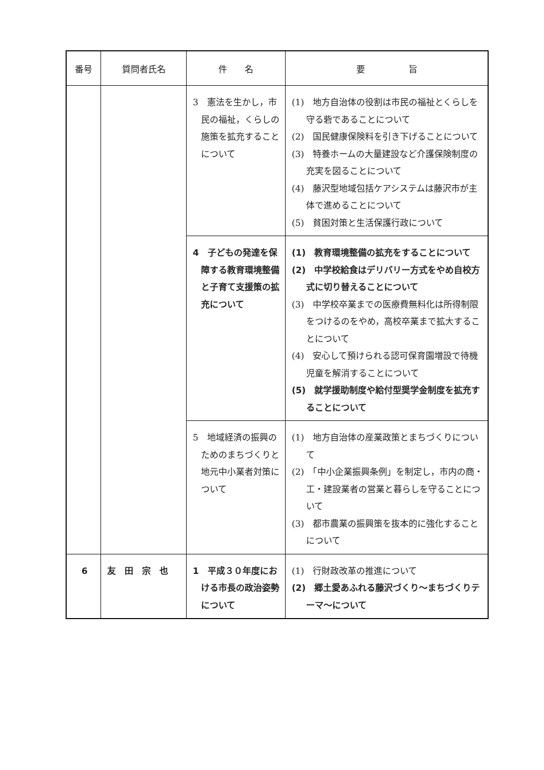| 番号 | 質問者氏名 | 件 名 | 要 旨 |
| --- | --- | --- | --- |
| | | 3 憲法を生かし，市民の福祉，くらしの施策を拡充することについて | (1) 地方自治体の役割は市民の福祉とくらしを守る砦であることについて (2) 国民健康保険料を引き下げることについて (3) 特養ホームの大量建設など介護保険制度の充実を図ることについて (4) 藤沢型地域包括ケアシステムは藤沢市が主体で進めることについて (5) 貧困対策と生活保護行政について |
| | | 4 子どもの発達を保障する教育環境整備と子育て支援策の拡充について | (1) 教育環境整備の拡充をすることについて (2) 中学校給食はデリバリー方式をやめ自校方式に切り替えることについて (3) 中学校卒業までの医療費無料化は所得制限をつけるのをやめ，高校卒業まで拡大することについて (4) 安心して預けられる認可保育園増設で待機児童を解消することについて (5) 就学援助制度や給付型奨学金制度を拡充することについて |
| | | 5 地域経済の振興のためのまちづくりと地元中小業者対策について | (1) 地方自治体の産業政策とまちづくりについて (2) 「中小企業振興条例」を制定し，市内の商・工・建設業者の営業と暮らしを守ることについて (3) 都市農業の振興策を抜本的に強化することについて |
| 6 | 友 田 宗 也 | 1 平成３０年度における市長の政治姿勢について | (1) 行財政改革の推進について (2) 郷土愛あふれる藤沢づくり～まちづくりテーマ～について |